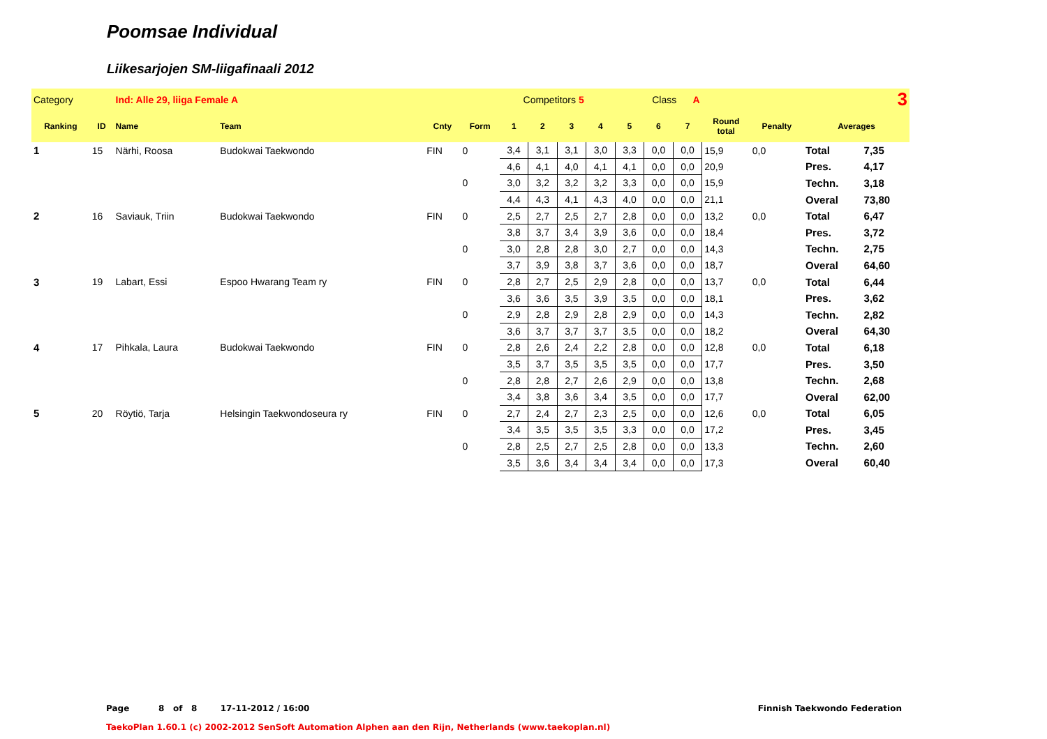Poomsae Individual
Liikesarjojen SM-liigafinaali 2012
| Category | | Ind: Alle 29, liiga Female A | | | Competitors 5 | | | | Class A | | | | 3 | | | |
| Ranking | ID | Name | Team | Cnty | Form | 1 | 2 | 3 | 4 | 5 | 6 | 7 | Round total | Penalty | Averages | |
| 1 | 15 | Närhi, Roosa | Budokwai Taekwondo | FIN | 0 | 3,4 | 3,1 | 3,1 | 3,0 | 3,3 | 0,0 | 0,0 | 15,9 | 0,0 | Total | 7,35 |
| | | | | | | 4,6 | 4,1 | 4,0 | 4,1 | 4,1 | 0,0 | 0,0 | 20,9 | | Pres. | 4,17 |
| | | | | | 0 | 3,0 | 3,2 | 3,2 | 3,2 | 3,3 | 0,0 | 0,0 | 15,9 | | Techn. | 3,18 |
| | | | | | | 4,4 | 4,3 | 4,1 | 4,3 | 4,0 | 0,0 | 0,0 | 21,1 | | Overal | 73,80 |
| 2 | 16 | Saviauk, Triin | Budokwai Taekwondo | FIN | 0 | 2,5 | 2,7 | 2,5 | 2,7 | 2,8 | 0,0 | 0,0 | 13,2 | 0,0 | Total | 6,47 |
| | | | | | | 3,8 | 3,7 | 3,4 | 3,9 | 3,6 | 0,0 | 0,0 | 18,4 | | Pres. | 3,72 |
| | | | | | 0 | 3,0 | 2,8 | 2,8 | 3,0 | 2,7 | 0,0 | 0,0 | 14,3 | | Techn. | 2,75 |
| | | | | | | 3,7 | 3,9 | 3,8 | 3,7 | 3,6 | 0,0 | 0,0 | 18,7 | | Overal | 64,60 |
| 3 | 19 | Labart, Essi | Espoo Hwarang Team ry | FIN | 0 | 2,8 | 2,7 | 2,5 | 2,9 | 2,8 | 0,0 | 0,0 | 13,7 | 0,0 | Total | 6,44 |
| | | | | | | 3,6 | 3,6 | 3,5 | 3,9 | 3,5 | 0,0 | 0,0 | 18,1 | | Pres. | 3,62 |
| | | | | | 0 | 2,9 | 2,8 | 2,9 | 2,8 | 2,9 | 0,0 | 0,0 | 14,3 | | Techn. | 2,82 |
| | | | | | | 3,6 | 3,7 | 3,7 | 3,7 | 3,5 | 0,0 | 0,0 | 18,2 | | Overal | 64,30 |
| 4 | 17 | Pihkala, Laura | Budokwai Taekwondo | FIN | 0 | 2,8 | 2,6 | 2,4 | 2,2 | 2,8 | 0,0 | 0,0 | 12,8 | 0,0 | Total | 6,18 |
| | | | | | | 3,5 | 3,7 | 3,5 | 3,5 | 3,5 | 0,0 | 0,0 | 17,7 | | Pres. | 3,50 |
| | | | | | 0 | 2,8 | 2,8 | 2,7 | 2,6 | 2,9 | 0,0 | 0,0 | 13,8 | | Techn. | 2,68 |
| | | | | | | 3,4 | 3,8 | 3,6 | 3,4 | 3,5 | 0,0 | 0,0 | 17,7 | | Overal | 62,00 |
| 5 | 20 | Röytiö, Tarja | Helsingin Taekwondoseura ry | FIN | 0 | 2,7 | 2,4 | 2,7 | 2,3 | 2,5 | 0,0 | 0,0 | 12,6 | 0,0 | Total | 6,05 |
| | | | | | | 3,4 | 3,5 | 3,5 | 3,5 | 3,3 | 0,0 | 0,0 | 17,2 | | Pres. | 3,45 |
| | | | | | 0 | 2,8 | 2,5 | 2,7 | 2,5 | 2,8 | 0,0 | 0,0 | 13,3 | | Techn. | 2,60 |
| | | | | | | 3,5 | 3,6 | 3,4 | 3,4 | 3,4 | 0,0 | 0,0 | 17,3 | | Overal | 60,40 |
Page 8 of 8 17-11-2012 / 16:00 Finnish Taekwondo Federation
TaekoPlan 1.60.1 (c) 2002-2012 SenSoft Automation Alphen aan den Rijn, Netherlands (www.taekoplan.nl)